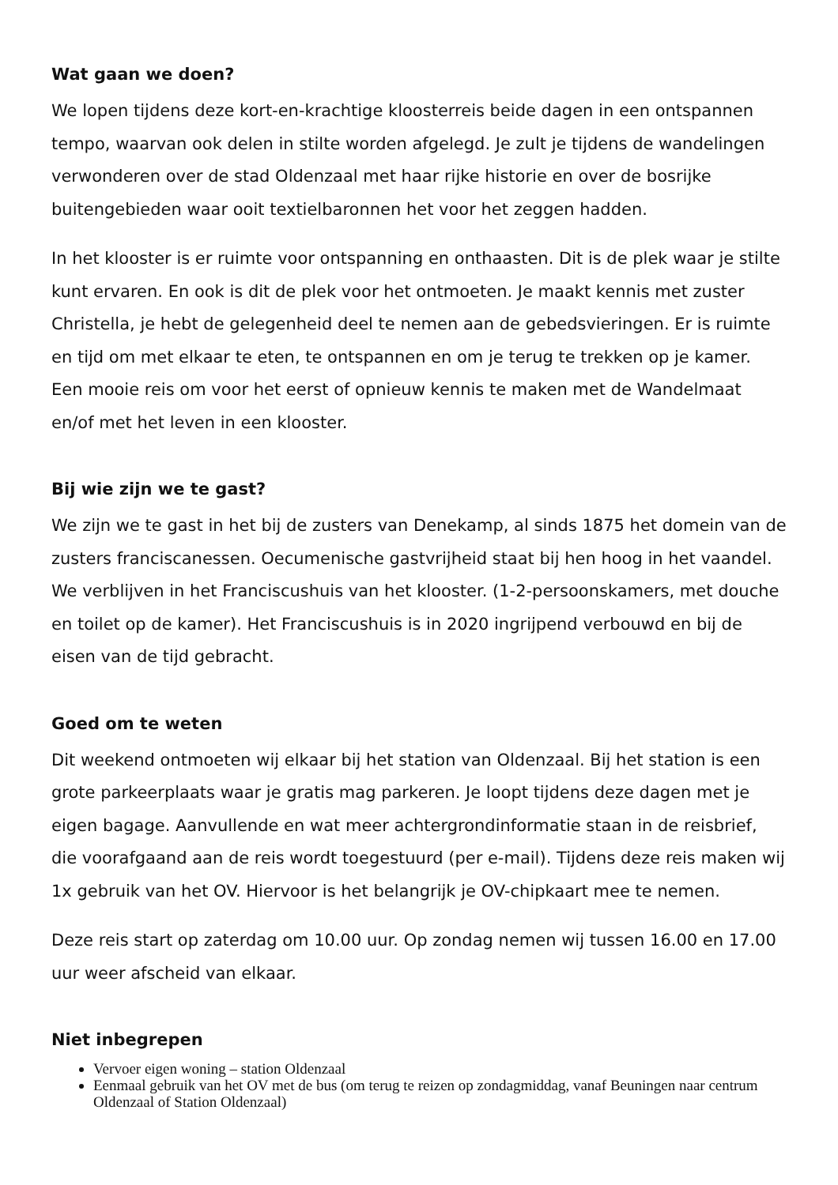Wat gaan we doen?
We lopen tijdens deze kort-en-krachtige kloosterreis beide dagen in een ontspannen tempo, waarvan ook delen in stilte worden afgelegd. Je zult je tijdens de wandelingen verwonderen over de stad Oldenzaal met haar rijke historie en over de bosrijke buitengebieden waar ooit textielbaronnen het voor het zeggen hadden.
In het klooster is er ruimte voor ontspanning en onthaasten. Dit is de plek waar je stilte kunt ervaren. En ook is dit de plek voor het ontmoeten. Je maakt kennis met zuster Christella, je hebt de gelegenheid deel te nemen aan de gebedsvieringen. Er is ruimte en tijd om met elkaar te eten, te ontspannen en om je terug te trekken op je kamer. Een mooie reis om voor het eerst of opnieuw kennis te maken met de Wandelmaat en/of met het leven in een klooster.
Bij wie zijn we te gast?
We zijn we te gast in het bij de zusters van Denekamp, al sinds 1875 het domein van de zusters franciscanessen. Oecumenische gastvrijheid staat bij hen hoog in het vaandel. We verblijven in het Franciscushuis van het klooster. (1-2-persoonskamers, met douche en toilet op de kamer). Het Franciscushuis is in 2020 ingrijpend verbouwd en bij de eisen van de tijd gebracht.
Goed om te weten
Dit weekend ontmoeten wij elkaar bij het station van Oldenzaal. Bij het station is een grote parkeerplaats waar je gratis mag parkeren. Je loopt tijdens deze dagen met je eigen bagage. Aanvullende en wat meer achtergrondinformatie staan in de reisbrief, die voorafgaand aan de reis wordt toegestuurd (per e-mail). Tijdens deze reis maken wij 1x gebruik van het OV. Hiervoor is het belangrijk je OV-chipkaart mee te nemen.
Deze reis start op zaterdag om 10.00 uur. Op zondag nemen wij tussen 16.00 en 17.00 uur weer afscheid van elkaar.
Niet inbegrepen
Vervoer eigen woning – station Oldenzaal
Eenmaal gebruik van het OV met de bus (om terug te reizen op zondagmiddag, vanaf Beuningen naar centrum Oldenzaal of Station Oldenzaal)